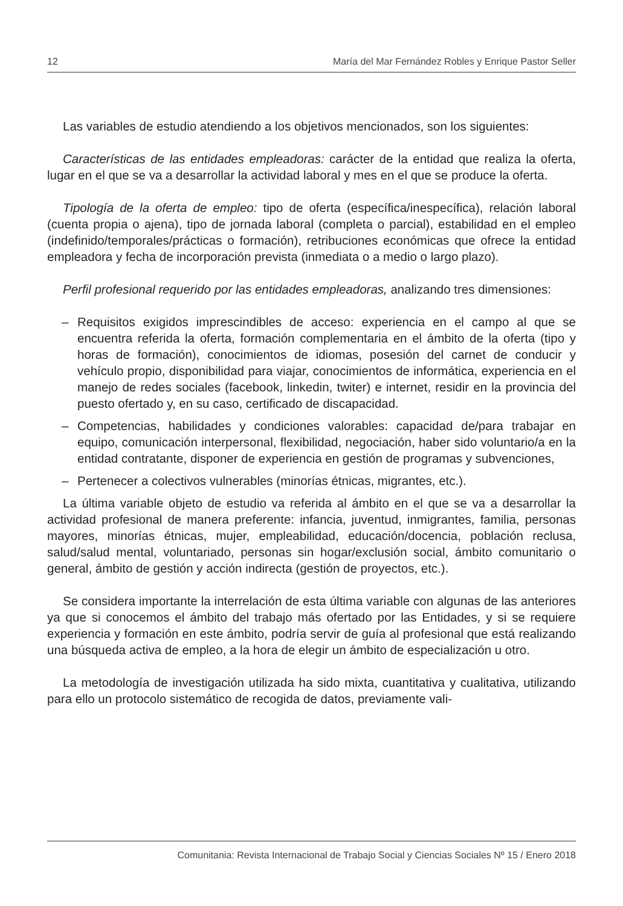12 María del Mar Fernández Robles y Enrique Pastor Seller
Las variables de estudio atendiendo a los objetivos mencionados, son los siguientes:
Características de las entidades empleadoras: carácter de la entidad que realiza la oferta, lugar en el que se va a desarrollar la actividad laboral y mes en el que se produce la oferta.
Tipología de la oferta de empleo: tipo de oferta (específica/inespecífica), relación laboral (cuenta propia o ajena), tipo de jornada laboral (completa o parcial), estabilidad en el empleo (indefinido/temporales/prácticas o formación), retribuciones económicas que ofrece la entidad empleadora y fecha de incorporación prevista (inmediata o a medio o largo plazo).
Perfil profesional requerido por las entidades empleadoras, analizando tres dimensiones:
– Requisitos exigidos imprescindibles de acceso: experiencia en el campo al que se encuentra referida la oferta, formación complementaria en el ámbito de la oferta (tipo y horas de formación), conocimientos de idiomas, posesión del carnet de conducir y vehículo propio, disponibilidad para viajar, conocimientos de informática, experiencia en el manejo de redes sociales (facebook, linkedin, twiter) e internet, residir en la provincia del puesto ofertado y, en su caso, certificado de discapacidad.
– Competencias, habilidades y condiciones valorables: capacidad de/para trabajar en equipo, comunicación interpersonal, flexibilidad, negociación, haber sido voluntario/a en la entidad contratante, disponer de experiencia en gestión de programas y subvenciones,
– Pertenecer a colectivos vulnerables (minorías étnicas, migrantes, etc.).
La última variable objeto de estudio va referida al ámbito en el que se va a desarrollar la actividad profesional de manera preferente: infancia, juventud, inmigrantes, familia, personas mayores, minorías étnicas, mujer, empleabilidad, educación/docencia, población reclusa, salud/salud mental, voluntariado, personas sin hogar/exclusión social, ámbito comunitario o general, ámbito de gestión y acción indirecta (gestión de proyectos, etc.).
Se considera importante la interrelación de esta última variable con algunas de las anteriores ya que si conocemos el ámbito del trabajo más ofertado por las Entidades, y si se requiere experiencia y formación en este ámbito, podría servir de guía al profesional que está realizando una búsqueda activa de empleo, a la hora de elegir un ámbito de especialización u otro.
La metodología de investigación utilizada ha sido mixta, cuantitativa y cualitativa, utilizando para ello un protocolo sistemático de recogida de datos, previamente vali-
Comunitania: Revista Internacional de Trabajo Social y Ciencias Sociales Nº 15 / Enero 2018